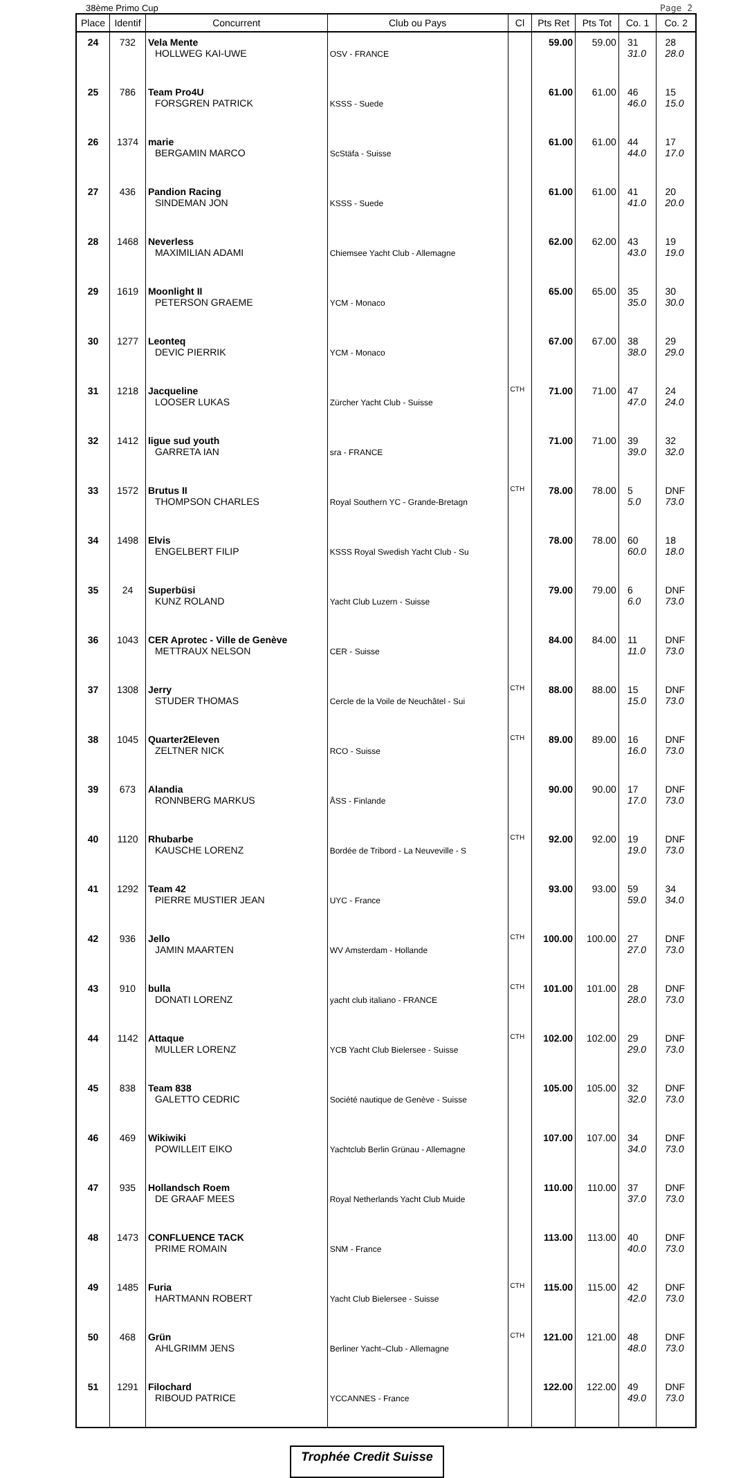38ème Primo Cup Page 2
| Place | Identif | Concurrent | Club ou Pays | Cl | Pts Ret | Pts Tot | Co. 1 | Co. 2 |
| --- | --- | --- | --- | --- | --- | --- | --- | --- |
| 24 | 732 | Vela Mente HOLLWEG KAI-UWE | OSV - FRANCE | | 59.00 | 59.00 | 31 31.0 | 28 28.0 |
| 25 | 786 | Team Pro4U FORSGREN PATRICK | KSSS - Suede | | 61.00 | 61.00 | 46 46.0 | 15 15.0 |
| 26 | 1374 | marie BERGAMIN MARCO | ScStäfa - Suisse | | 61.00 | 61.00 | 44 44.0 | 17 17.0 |
| 27 | 436 | Pandion Racing SINDEMAN JON | KSSS - Suede | | 61.00 | 61.00 | 41 41.0 | 20 20.0 |
| 28 | 1468 | Neverless MAXIMILIAN ADAMI | Chiemsee Yacht Club - Allemagne | | 62.00 | 62.00 | 43 43.0 | 19 19.0 |
| 29 | 1619 | Moonlight II PETERSON GRAEME | YCM - Monaco | | 65.00 | 65.00 | 35 35.0 | 30 30.0 |
| 30 | 1277 | Leonteq DEVIC PIERRIK | YCM - Monaco | | 67.00 | 67.00 | 38 38.0 | 29 29.0 |
| 31 | 1218 | Jacqueline LOOSER LUKAS | Zürcher Yacht Club - Suisse | CTH | 71.00 | 71.00 | 47 47.0 | 24 24.0 |
| 32 | 1412 | ligue sud youth GARRETA IAN | sra - FRANCE | | 71.00 | 71.00 | 39 39.0 | 32 32.0 |
| 33 | 1572 | Brutus II THOMPSON CHARLES | Royal Southern YC - Grande-Bretagn | CTH | 78.00 | 78.00 | 5 5.0 | DNF 73.0 |
| 34 | 1498 | Elvis ENGELBERT FILIP | KSSS Royal Swedish Yacht Club - Su | | 78.00 | 78.00 | 60 60.0 | 18 18.0 |
| 35 | 24 | Superbüsi KUNZ ROLAND | Yacht Club Luzern - Suisse | | 79.00 | 79.00 | 6 6.0 | DNF 73.0 |
| 36 | 1043 | CER Aprotec - Ville de Genève METTRAUX NELSON | CER - Suisse | | 84.00 | 84.00 | 11 11.0 | DNF 73.0 |
| 37 | 1308 | Jerry STUDER THOMAS | Cercle de la Voile de Neuchâtel - Sui | CTH | 88.00 | 88.00 | 15 15.0 | DNF 73.0 |
| 38 | 1045 | Quarter2Eleven ZELTNER NICK | RCO - Suisse | CTH | 89.00 | 89.00 | 16 16.0 | DNF 73.0 |
| 39 | 673 | Alandia RONNBERG MARKUS | ÅSS - Finlande | | 90.00 | 90.00 | 17 17.0 | DNF 73.0 |
| 40 | 1120 | Rhubarbe KAUSCHE LORENZ | Bordée de Tribord - La Neuveville - S | CTH | 92.00 | 92.00 | 19 19.0 | DNF 73.0 |
| 41 | 1292 | Team 42 PIERRE MUSTIER JEAN | UYC - France | | 93.00 | 93.00 | 59 59.0 | 34 34.0 |
| 42 | 936 | Jello JAMIN MAARTEN | WV Amsterdam - Hollande | CTH | 100.00 | 100.00 | 27 27.0 | DNF 73.0 |
| 43 | 910 | bulla DONATI LORENZ | yacht club italiano - FRANCE | CTH | 101.00 | 101.00 | 28 28.0 | DNF 73.0 |
| 44 | 1142 | Attaque MULLER LORENZ | YCB Yacht Club Bielersee - Suisse | CTH | 102.00 | 102.00 | 29 29.0 | DNF 73.0 |
| 45 | 838 | Team 838 GALETTO CEDRIC | Société nautique de Genève - Suisse | | 105.00 | 105.00 | 32 32.0 | DNF 73.0 |
| 46 | 469 | Wikiwiki POWILLEIT EIKO | Yachtclub Berlin Grünau - Allemagne | | 107.00 | 107.00 | 34 34.0 | DNF 73.0 |
| 47 | 935 | Hollandsch Roem DE GRAAF MEES | Royal Netherlands Yacht Club Muide | | 110.00 | 110.00 | 37 37.0 | DNF 73.0 |
| 48 | 1473 | CONFLUENCE TACK PRIME ROMAIN | SNM - France | | 113.00 | 113.00 | 40 40.0 | DNF 73.0 |
| 49 | 1485 | Furia HARTMANN ROBERT | Yacht Club Bielersee - Suisse | CTH | 115.00 | 115.00 | 42 42.0 | DNF 73.0 |
| 50 | 468 | Grün AHLGRIMM JENS | Berliner Yacht–Club - Allemagne | CTH | 121.00 | 121.00 | 48 48.0 | DNF 73.0 |
| 51 | 1291 | Filochard RIBOUD PATRICE | YCCANNES - France | | 122.00 | 122.00 | 49 49.0 | DNF 73.0 |
Trophée Credit Suisse